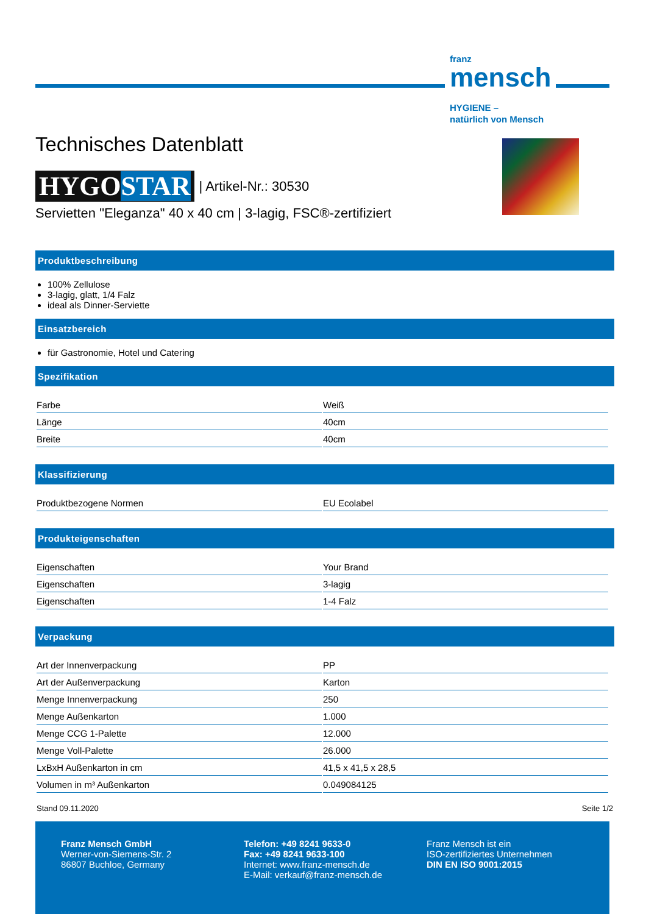franz
mensch
HYGIENE –
natürlich von Mensch
Technisches Datenblatt
HYGOSTAR | Artikel-Nr.: 30530
Servietten "Eleganza" 40 x 40 cm | 3-lagig, FSC®-zertifiziert
Produktbeschreibung
100% Zellulose
3-lagig, glatt, 1/4 Falz
ideal als Dinner-Serviette
Einsatzbereich
für Gastronomie, Hotel und Catering
Spezifikation
| Farbe | Weiß |
| Länge | 40cm |
| Breite | 40cm |
Klassifizierung
| Produktbezogene Normen | EU Ecolabel |
Produkteigenschaften
| Eigenschaften | Your Brand |
| Eigenschaften | 3-lagig |
| Eigenschaften | 1-4 Falz |
Verpackung
| Art der Innenverpackung | PP |
| Art der Außenverpackung | Karton |
| Menge Innenverpackung | 250 |
| Menge Außenkarton | 1.000 |
| Menge CCG 1-Palette | 12.000 |
| Menge Voll-Palette | 26.000 |
| LxBxH Außenkarton in cm | 41,5 x 41,5 x 28,5 |
| Volumen in m³ Außenkarton | 0.049084125 |
Stand 09.11.2020 Seite 1/2
Franz Mensch GmbH
Werner-von-Siemens-Str. 2
86807 Buchloe, Germany
Telefon: +49 8241 9633-0
Fax: +49 8241 9633-100
Internet: www.franz-mensch.de
E-Mail: verkauf@franz-mensch.de
Franz Mensch ist ein
ISO-zertifiziertes Unternehmen
DIN EN ISO 9001:2015